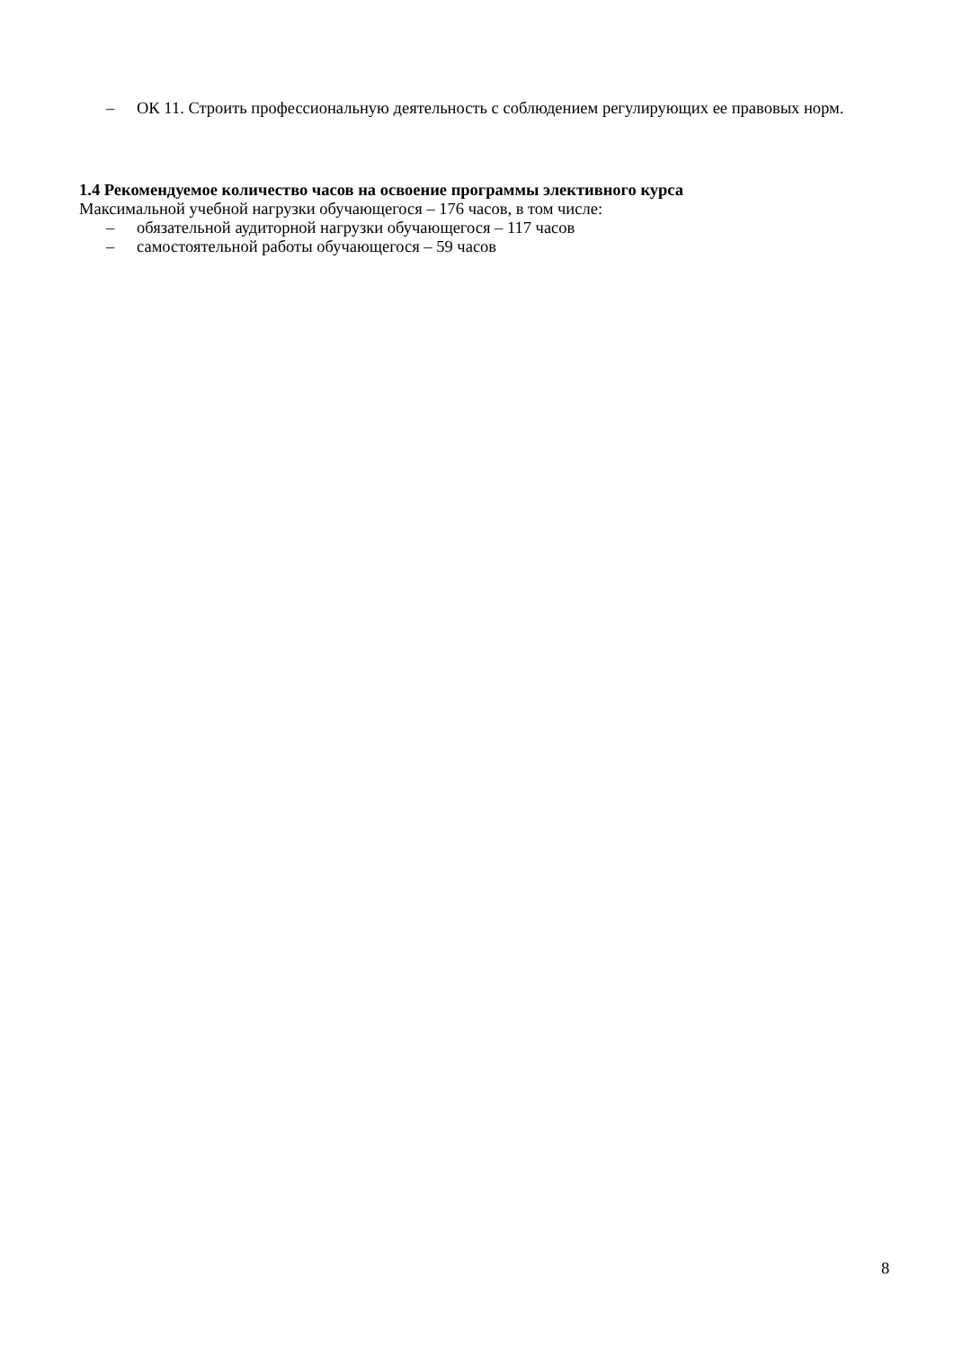– ОК 11. Строить профессиональную деятельность с соблюдением регулирующих ее правовых норм.
1.4 Рекомендуемое количество часов на освоение программы элективного курса
Максимальной учебной нагрузки обучающегося – 176 часов, в том числе:
– обязательной аудиторной нагрузки обучающегося – 117 часов
– самостоятельной работы обучающегося – 59 часов
8